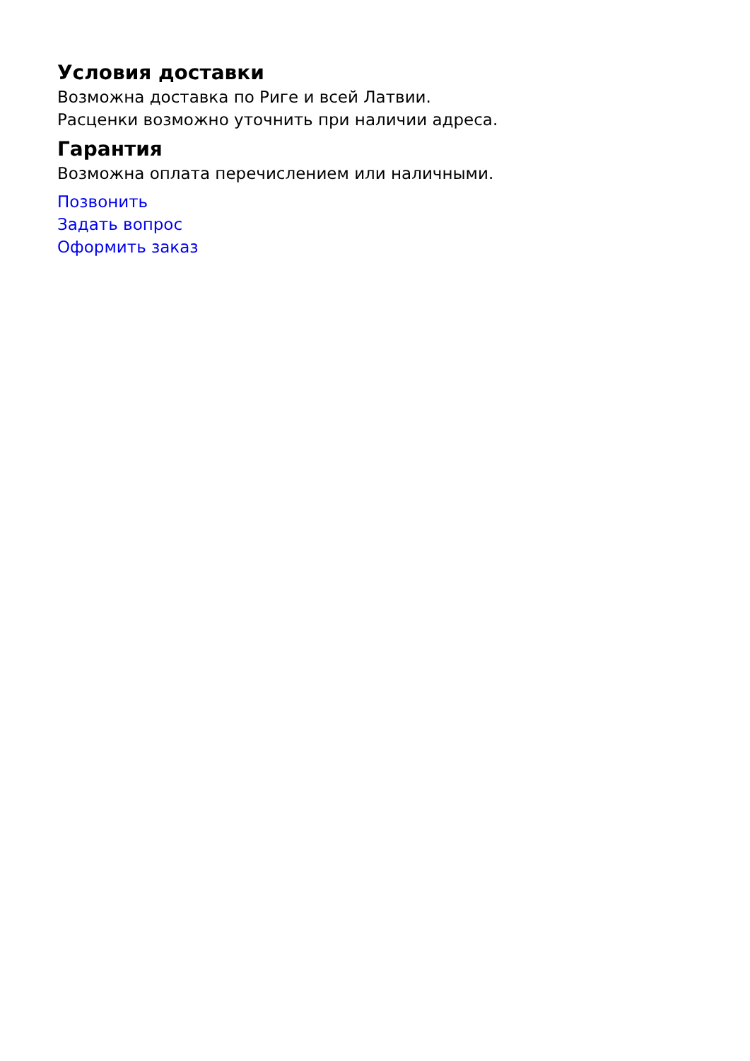Условия доставки
Возможна доставка по Риге и всей Латвии.
Расценки возможно уточнить при наличии адреса.
Гарантия
Возможна оплата перечислением или наличными.
Позвонить
Задать вопрос
Оформить заказ